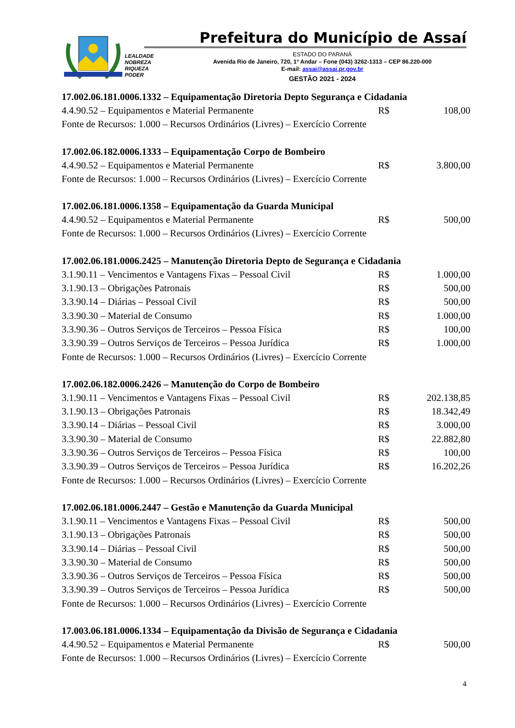Prefeitura do Município de Assaí
LEALDADE
NOBREZA
RIQUEZA
PODER
ESTADO DO PARANÁ
Avenida Rio de Janeiro, 720, 1º Andar – Fone (043) 3262-1313 – CEP 86.220-000
E-mail: assai@assai.pr.gov.br
GESTÃO 2021 - 2024
17.002.06.181.0006.1332 – Equipamentação Diretoria Depto Segurança e Cidadania
| 4.4.90.52 – Equipamentos e Material Permanente | R$ | 108,00 |
| Fonte de Recursos: 1.000 – Recursos Ordinários (Livres) – Exercício Corrente | | |
17.002.06.182.0006.1333 – Equipamentação Corpo de Bombeiro
| 4.4.90.52 – Equipamentos e Material Permanente | R$ | 3.800,00 |
| Fonte de Recursos: 1.000 – Recursos Ordinários (Livres) – Exercício Corrente | | |
17.002.06.181.0006.1358 – Equipamentação da Guarda Municipal
| 4.4.90.52 – Equipamentos e Material Permanente | R$ | 500,00 |
| Fonte de Recursos: 1.000 – Recursos Ordinários (Livres) – Exercício Corrente | | |
17.002.06.181.0006.2425 – Manutenção Diretoria Depto de Segurança e Cidadania
| 3.1.90.11 – Vencimentos e Vantagens Fixas – Pessoal Civil | R$ | 1.000,00 |
| 3.1.90.13 – Obrigações Patronais | R$ | 500,00 |
| 3.3.90.14 – Diárias – Pessoal Civil | R$ | 500,00 |
| 3.3.90.30 – Material de Consumo | R$ | 1.000,00 |
| 3.3.90.36 – Outros Serviços de Terceiros – Pessoa Física | R$ | 100,00 |
| 3.3.90.39 – Outros Serviços de Terceiros – Pessoa Jurídica | R$ | 1.000,00 |
| Fonte de Recursos: 1.000 – Recursos Ordinários (Livres) – Exercício Corrente | | |
17.002.06.182.0006.2426 – Manutenção do Corpo de Bombeiro
| 3.1.90.11 – Vencimentos e Vantagens Fixas – Pessoal Civil | R$ | 202.138,85 |
| 3.1.90.13 – Obrigações Patronais | R$ | 18.342,49 |
| 3.3.90.14 – Diárias – Pessoal Civil | R$ | 3.000,00 |
| 3.3.90.30 – Material de Consumo | R$ | 22.882,80 |
| 3.3.90.36 – Outros Serviços de Terceiros – Pessoa Física | R$ | 100,00 |
| 3.3.90.39 – Outros Serviços de Terceiros – Pessoa Jurídica | R$ | 16.202,26 |
| Fonte de Recursos: 1.000 – Recursos Ordinários (Livres) – Exercício Corrente | | |
17.002.06.181.0006.2447 – Gestão e Manutenção da Guarda Municipal
| 3.1.90.11 – Vencimentos e Vantagens Fixas – Pessoal Civil | R$ | 500,00 |
| 3.1.90.13 – Obrigações Patronais | R$ | 500,00 |
| 3.3.90.14 – Diárias – Pessoal Civil | R$ | 500,00 |
| 3.3.90.30 – Material de Consumo | R$ | 500,00 |
| 3.3.90.36 – Outros Serviços de Terceiros – Pessoa Física | R$ | 500,00 |
| 3.3.90.39 – Outros Serviços de Terceiros – Pessoa Jurídica | R$ | 500,00 |
| Fonte de Recursos: 1.000 – Recursos Ordinários (Livres) – Exercício Corrente | | |
17.003.06.181.0006.1334 – Equipamentação da Divisão de Segurança e Cidadania
| 4.4.90.52 – Equipamentos e Material Permanente | R$ | 500,00 |
| Fonte de Recursos: 1.000 – Recursos Ordinários (Livres) – Exercício Corrente | | |
4